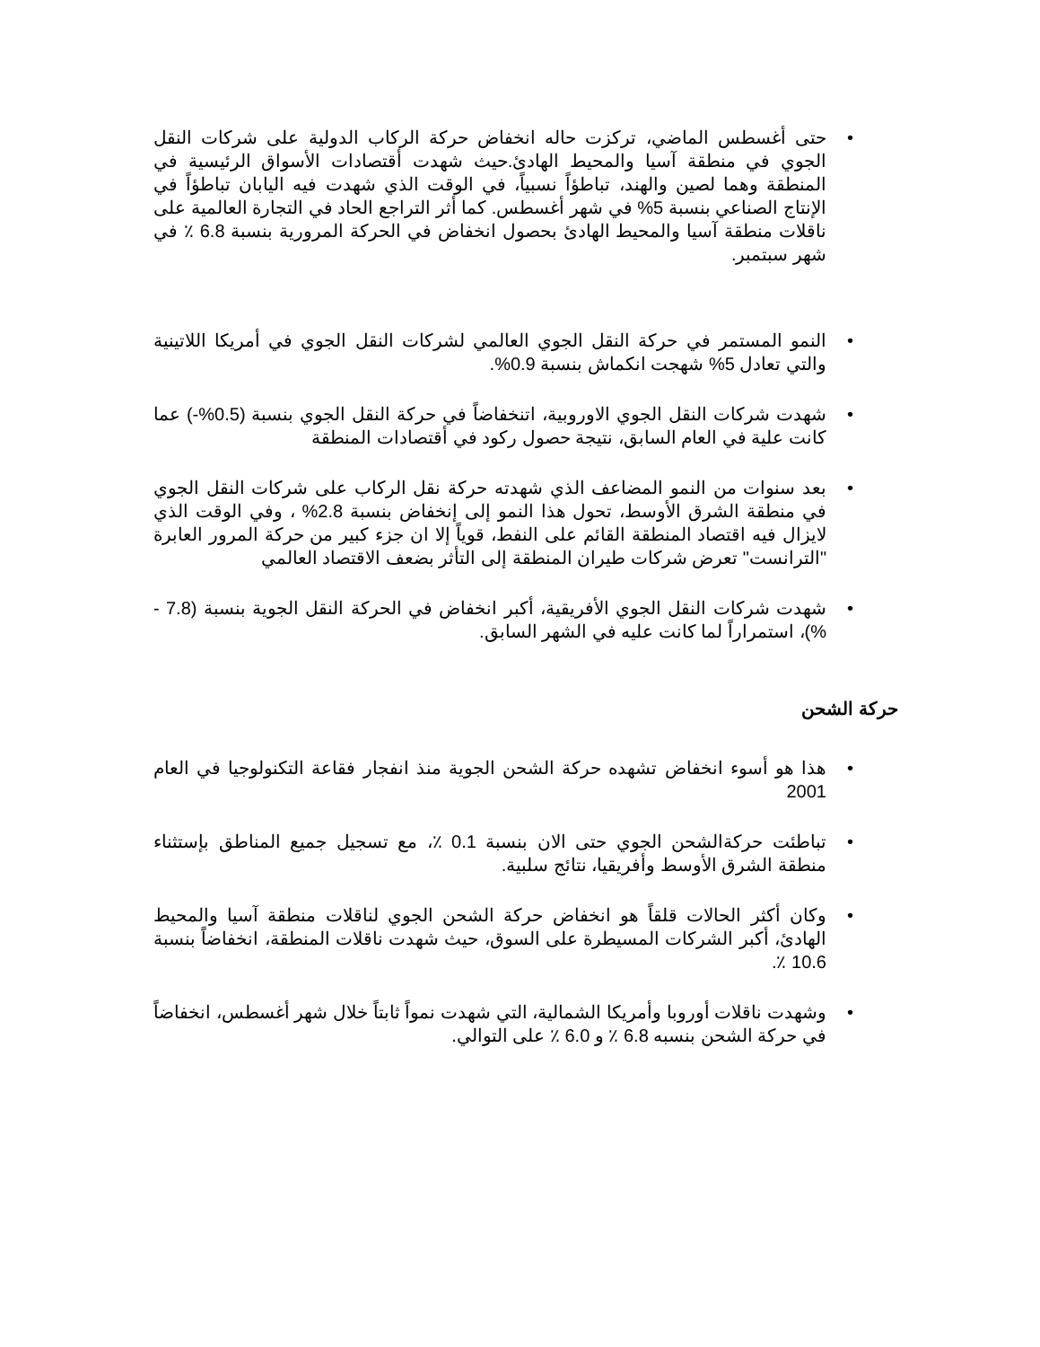• حتى أغسطس الماضي، تركزت حاله انخفاض حركة الركاب الدولية على شركات النقل الجوي في منطقة آسيا والمحيط الهادئ.حيث شهدت أقتصادات الأسواق الرئيسية في المنطقة وهما لصين والهند، تباطؤاً نسبياً، في الوقت الذي شهدت فيه اليابان تباطؤاً في الإنتاج الصناعي بنسبة 5% في شهر أغسطس. كما أثر التراجع الحاد في التجارة العالمية على ناقلات منطقة آسيا والمحيط الهادئ بحصول انخفاض في الحركة المرورية بنسبة 6.8 ٪ في شهر سبتمبر.
• النمو المستمر في حركة النقل الجوي العالمي لشركات النقل الجوي في أمريكا اللاتينية والتي تعادل 5% شهجت انكماش بنسبة 0.9%.
• شهدت شركات النقل الجوي الاوروبية، اتنخفاضاً في حركة النقل الجوي بنسبة (0.5%-) عما كانت علية في العام السابق، نتيجة حصول ركود في أقتصادات المنطقة
• بعد سنوات من النمو المضاعف الذي شهدته حركة نقل الركاب على شركات النقل الجوي في منطقة الشرق الأوسط، تحول هذا النمو إلى إنخفاض بنسبة 2.8% ، وفي الوقت الذي لايزال فيه اقتصاد المنطقة القائم على النفط، قوياً إلا ان جزء كبير من حركة المرور العابرة "الترانست" تعرض شركات طيران المنطقة إلى التأثر بضعف الاقتصاد العالمي
• شهدت شركات النقل الجوي الأفريقية، أكبر انخفاض في الحركة النقل الجوية بنسبة (7.8 - %)، استمراراً لما كانت عليه في الشهر السابق.
حركة الشحن
• هذا هو أسوء انخفاض تشهده حركة الشحن الجوية منذ انفجار فقاعة التكنولوجيا في العام 2001
• تباطئت حركةالشحن الجوي حتى الان بنسبة 0.1 ٪، مع تسجيل جميع المناطق بإستثناء منطقة الشرق الأوسط وأفريقيا، نتائج سلبية.
• وكان أكثر الحالات قلقاً هو انخفاض حركة الشحن الجوي لناقلات منطقة آسيا والمحيط الهادئ، أكبر الشركات المسيطرة على السوق، حيث شهدت ناقلات المنطقة، انخفاضاً بنسبة 10.6 ٪.
• وشهدت ناقلات أوروبا وأمريكا الشمالية، التي شهدت نمواً ثابتاً خلال شهر أغسطس، انخفاضاً في حركة الشحن بنسبه 6.8 ٪ و 6.0 ٪ على التوالي.